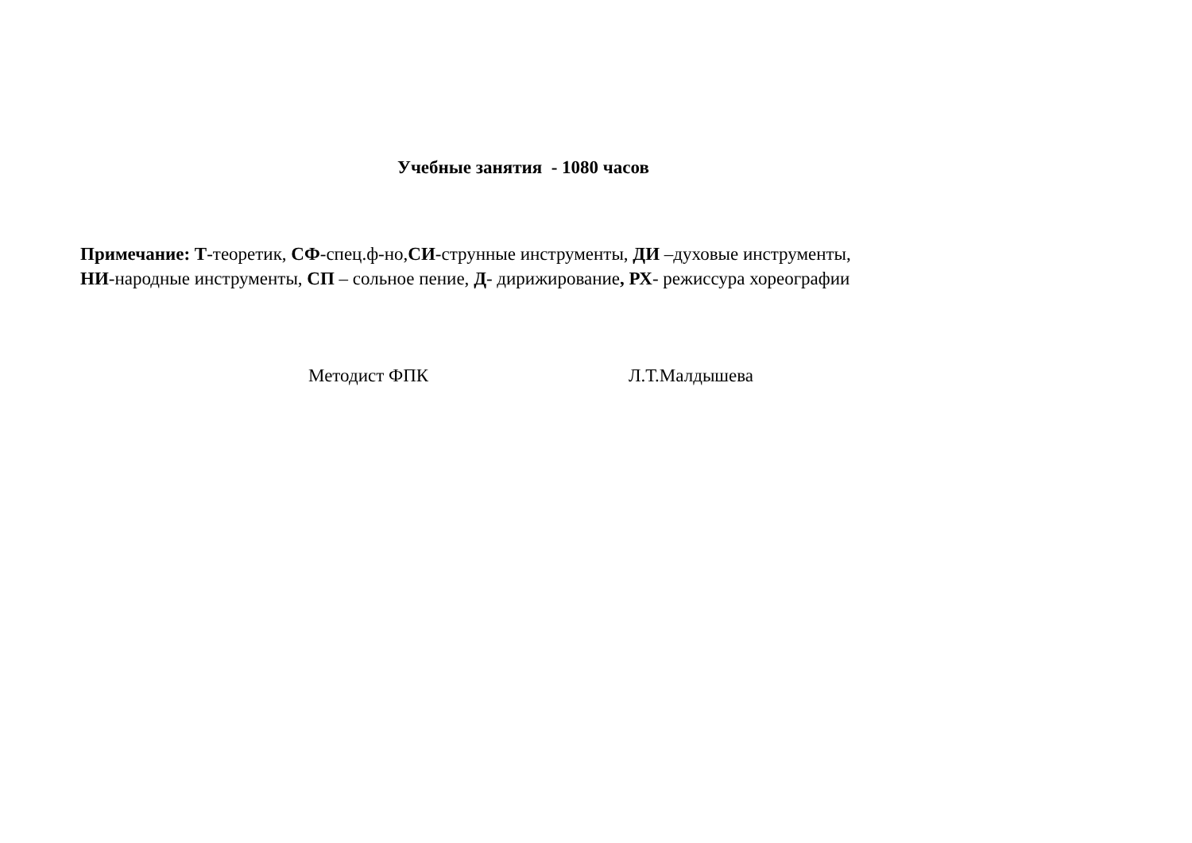Учебные занятия - 1080 часов
Примечание: Т-теоретик, СФ-спец.ф-но,СИ-струнные инструменты, ДИ –духовые инструменты,
НИ-народные инструменты, СП – сольное пение, Д- дирижирование, РХ- режиссура хореографии
Методист ФПК Л.Т.Малдышева